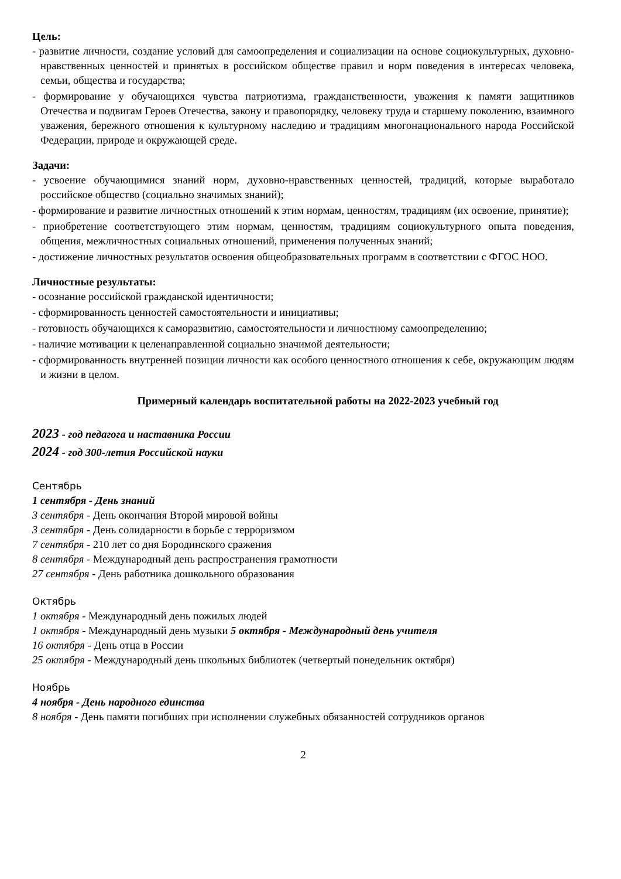Цель:
- развитие личности, создание условий для самоопределения и социализации на основе социокультурных, духовно-нравственных ценностей и принятых в российском обществе правил и норм поведения в интересах человека, семьи, общества и государства;
- формирование у обучающихся чувства патриотизма, гражданственности, уважения к памяти защитников Отечества и подвигам Героев Отечества, закону и правопорядку, человеку труда и старшему поколению, взаимного уважения, бережного отношения к культурному наследию и традициям многонационального народа Российской Федерации, природе и окружающей среде.
Задачи:
- усвоение обучающимися знаний норм, духовно-нравственных ценностей, традиций, которые выработало российское общество (социально значимых знаний);
- формирование и развитие личностных отношений к этим нормам, ценностям, традициям (их освоение, принятие);
- приобретение соответствующего этим нормам, ценностям, традициям социокультурного опыта поведения, общения, межличностных социальных отношений, применения полученных знаний;
- достижение личностных результатов освоения общеобразовательных программ в соответствии с ФГОС НОО.
Личностные результаты:
- осознание российской гражданской идентичности;
- сформированность ценностей самостоятельности и инициативы;
- готовность обучающихся к саморазвитию, самостоятельности и личностному самоопределению;
- наличие мотивации к целенаправленной социально значимой деятельности;
- сформированность внутренней позиции личности как особого ценностного отношения к себе, окружающим людям и жизни в целом.
Примерный календарь воспитательной работы на 2022-2023 учебный год
2023 - год педагога и наставника России
2024 - год 300-летия Российской науки
Сентябрь
1 сентября - День знаний
3 сентября - День окончания Второй мировой войны
3 сентября - День солидарности в борьбе с терроризмом
7 сентября - 210 лет со дня Бородинского сражения
8 сентября - Международный день распространения грамотности
27 сентября - День работника дошкольного образования
Октябрь
1 октября - Международный день пожилых людей
1 октября - Международный день музыки 5 октября - Международный день учителя
16 октября - День отца в России
25 октября - Международный день школьных библиотек (четвертый понедельник октября)
Ноябрь
4 ноября - День народного единства
8 ноября - День памяти погибших при исполнении служебных обязанностей сотрудников органов
2